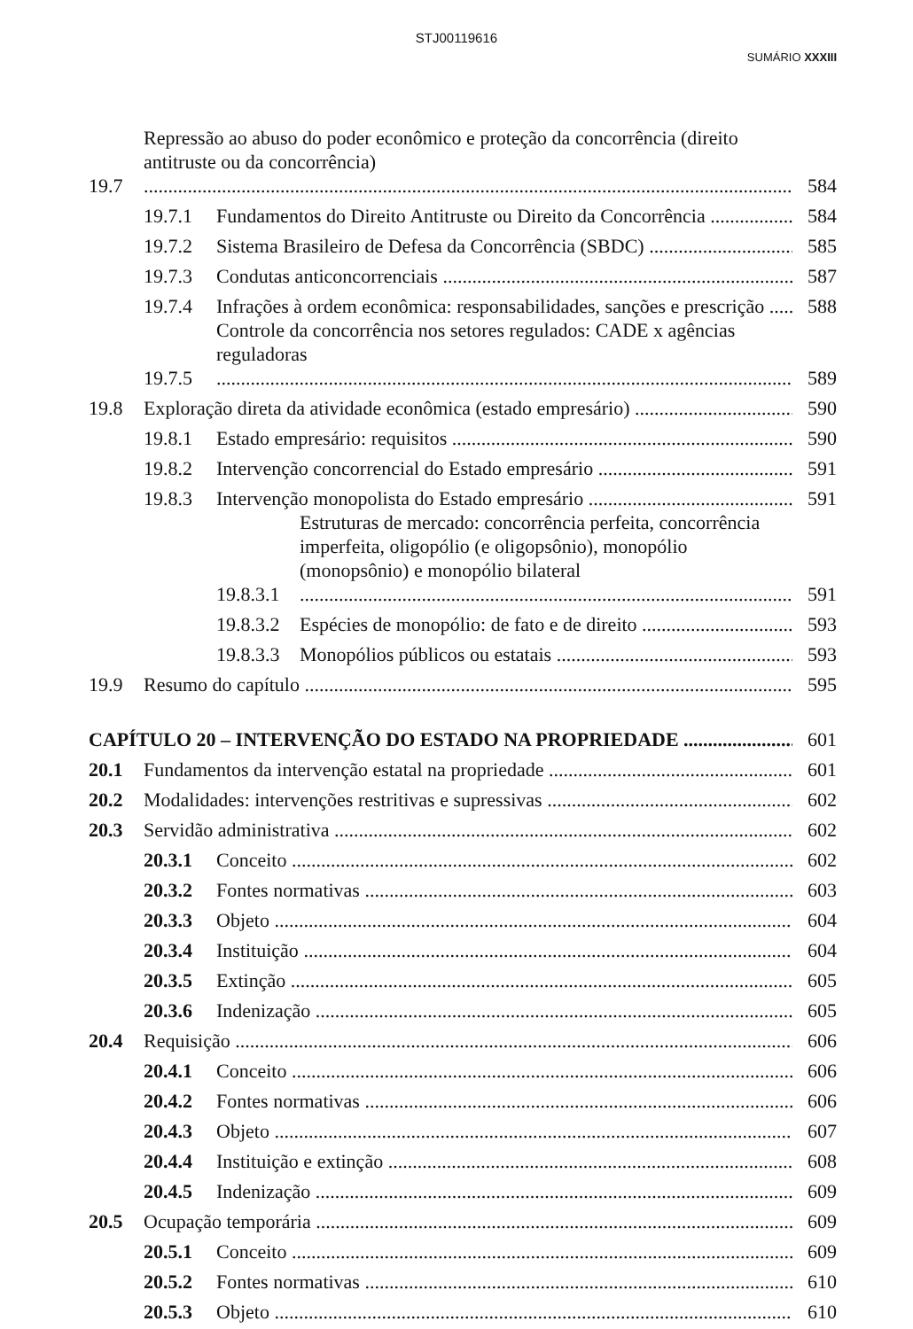STJ00119616
SUMÁRIO XXXIII
19.7 Repressão ao abuso do poder econômico e proteção da concorrência (direito antitruste ou da concorrência) 584
19.7.1 Fundamentos do Direito Antitruste ou Direito da Concorrência 584
19.7.2 Sistema Brasileiro de Defesa da Concorrência (SBDC) 585
19.7.3 Condutas anticoncorrenciais 587
19.7.4 Infrações à ordem econômica: responsabilidades, sanções e prescrição 588
19.7.5 Controle da concorrência nos setores regulados: CADE x agências reguladoras 589
19.8 Exploração direta da atividade econômica (estado empresário) 590
19.8.1 Estado empresário: requisitos 590
19.8.2 Intervenção concorrencial do Estado empresário 591
19.8.3 Intervenção monopolista do Estado empresário 591
19.8.3.1 Estruturas de mercado: concorrência perfeita, concorrência imperfeita, oligopólio (e oligopsônio), monopólio (monopsônio) e monopólio bilateral 591
19.8.3.2 Espécies de monopólio: de fato e de direito 593
19.8.3.3 Monopólios públicos ou estatais 593
19.9 Resumo do capítulo 595
CAPÍTULO 20 – INTERVENÇÃO DO ESTADO NA PROPRIEDADE 601
20.1 Fundamentos da intervenção estatal na propriedade 601
20.2 Modalidades: intervenções restritivas e supressivas 602
20.3 Servidão administrativa 602
20.3.1 Conceito 602
20.3.2 Fontes normativas 603
20.3.3 Objeto 604
20.3.4 Instituição 604
20.3.5 Extinção 605
20.3.6 Indenização 605
20.4 Requisição 606
20.4.1 Conceito 606
20.4.2 Fontes normativas 606
20.4.3 Objeto 607
20.4.4 Instituição e extinção 608
20.4.5 Indenização 609
20.5 Ocupação temporária 609
20.5.1 Conceito 609
20.5.2 Fontes normativas 610
20.5.3 Objeto 610